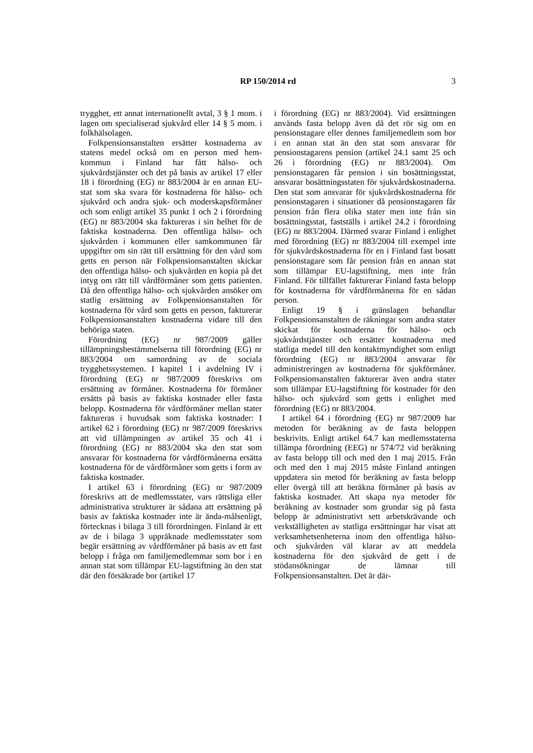RP 150/2014 rd
3
trygghet, ett annat internationellt avtal, 3 § 1 mom. i lagen om specialiserad sjukvård eller 14 § 5 mom. i folkhälsolagen.
Folkpensionsanstalten ersätter kostnaderna av statens medel också om en person med hem-kommun i Finland har fått hälso- och sjukvårdstjänster och det på basis av artikel 17 eller 18 i förordning (EG) nr 883/2004 är en annan EU-stat som ska svara för kostnaderna för hälso- och sjukvård och andra sjuk- och moderskapsförmåner och som enligt artikel 35 punkt 1 och 2 i förordning (EG) nr 883/2004 ska faktureras i sin helhet för de faktiska kostnaderna. Den offentliga hälso- och sjukvården i kommunen eller samkommunen får uppgifter om sin rätt till ersättning för den vård som getts en person när Folkpensionsanstalten skickar den offentliga hälso- och sjukvården en kopia på det intyg om rätt till vårdförmåner som getts patienten. Då den offentliga hälso- och sjukvården ansöker om statlig ersättning av Folkpensionsanstalten för kostnaderna för vård som getts en person, fakturerar Folkpensionsanstalten kostnaderna vidare till den behöriga staten.
Förordning (EG) nr 987/2009 gäller tillämpningsbestämmelserna till förordning (EG) nr 883/2004 om samordning av de sociala trygghetssystemen. I kapitel 1 i avdelning IV i förordning (EG) nr 987/2009 föreskrivs om ersättning av förmåner. Kostnaderna för förmåner ersätts på basis av faktiska kostnader eller fasta belopp. Kostnaderna för vårdförmåner mellan stater faktureras i huvudsak som faktiska kostnader: I artikel 62 i förordning (EG) nr 987/2009 föreskrivs att vid tillämpningen av artikel 35 och 41 i förordning (EG) nr 883/2004 ska den stat som ansvarar för kostnaderna för vårdförmånerna ersätta kostnaderna för de vårdförmåner som getts i form av faktiska kostnader.
I artikel 63 i förordning (EG) nr 987/2009 föreskrivs att de medlemsstater, vars rättsliga eller administrativa strukturer är sådana att ersättning på basis av faktiska kostnader inte är ända-målsenligt, förtecknas i bilaga 3 till förordningen. Finland är ett av de i bilaga 3 uppräknade medlemsstater som begär ersättning av vårdförmåner på basis av ett fast belopp i fråga om familjemedlemmar som bor i en annan stat som tillämpar EU-lagstiftning än den stat där den försäkrade bor (artikel 17
i förordning (EG) nr 883/2004). Vid ersättningen används fasta belopp även då det rör sig om en pensionstagare eller dennes familjemedlem som bor i en annan stat än den stat som ansvarar för pensionstagarens pension (artikel 24.1 samt 25 och 26 i förordning (EG) nr 883/2004). Om pensionstagaren får pension i sin bosättningsstat, ansvarar bosättningsstaten för sjukvårdskostnaderna. Den stat som ansvarar för sjukvårdskostnaderna för pensionstagaren i situationer då pensionstagaren får pension från flera olika stater men inte från sin bosättningsstat, fastställs i artikel 24.2 i förordning (EG) nr 883/2004. Därmed svarar Finland i enlighet med förordning (EG) nr 883/2004 till exempel inte för sjukvårdskostnaderna för en i Finland fast bosatt pensionstagare som får pension från en annan stat som tillämpar EU-lagstiftning, men inte från Finland. För tillfället fakturerar Finland fasta belopp för kostnaderna för vårdförmånerna för en sådan person.
Enligt 19 § i gränslagen behandlar Folkpensionsanstalten de räkningar som andra stater skickat för kostnaderna för hälso- och sjukvårdstjänster och ersätter kostnaderna med statliga medel till den kontaktmyndighet som enligt förordning (EG) nr 883/2004 ansvarar för administreringen av kostnaderna för sjukförmåner. Folkpensionsanstalten fakturerar även andra stater som tillämpar EU-lagstiftning för kostnader för den hälso- och sjukvård som getts i enlighet med förordning (EG) nr 883/2004.
I artikel 64 i förordning (EG) nr 987/2009 har metoden för beräkning av de fasta beloppen beskrivits. Enligt artikel 64.7 kan medlemsstaterna tillämpa förordning (EEG) nr 574/72 vid beräkning av fasta belopp till och med den 1 maj 2015. Från och med den 1 maj 2015 måste Finland antingen uppdatera sin metod för beräkning av fasta belopp eller övergå till att beräkna förmåner på basis av faktiska kostnader. Att skapa nya metoder för beräkning av kostnader som grundar sig på fasta belopp är administrativt sett arbetskrävande och verkställigheten av statliga ersättningar har visat att verksamhetsenheterna inom den offentliga hälso- och sjukvården väl klarar av att meddela kostnaderna för den sjukvård de gett i de stödansökningar de lämnar till Folkpensionsanstalten. Det är där-